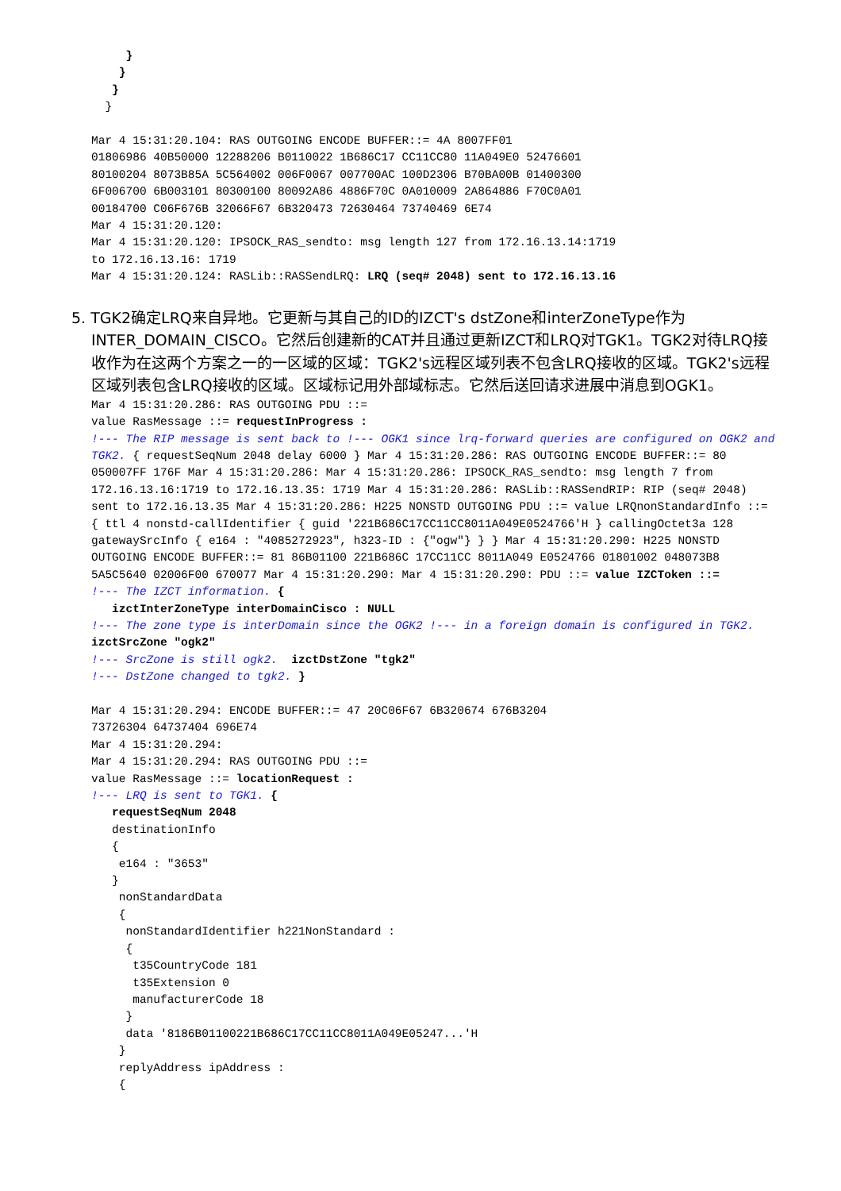}
    }
   }
  }

Mar 4 15:31:20.104: RAS OUTGOING ENCODE BUFFER::= 4A 8007FF01
01806986 40B50000 12288206 B0110022 1B686C17 CC11CC80 11A049E0 52476601
80100204 8073B85A 5C564002 006F0067 007700AC 100D2306 B70BA00B 01400300
6F006700 6B003101 80300100 80092A86 4886F70C 0A010009 2A864886 F70C0A01
00184700 C06F676B 32066F67 6B320473 72630464 73740469 6E74
Mar 4 15:31:20.120:
Mar 4 15:31:20.120: IPSOCK_RAS_sendto: msg length 127 from 172.16.13.14:1719
to 172.16.13.16: 1719
Mar 4 15:31:20.124: RASLib::RASSendLRQ: LRQ (seq# 2048) sent to 172.16.13.16
5. TGK2确定LRQ来自异地。它更新与其自己的ID的IZCT's dstZone和interZoneType作为INTER_DOMAIN_CISCO。它然后创建新的CAT并且通过更新IZCT和LRQ对TGK1。TGK2对待LRQ接收作为在这两个方案之一的一区域的区域：TGK2's远程区域列表不包含LRQ接收的区域。TGK2's远程区域列表包含LRQ接收的区域。区域标记用外部域标志。它然后送回请求进展中消息到OGK1。
Mar 4 15:31:20.286: RAS OUTGOING PDU ::=
value RasMessage ::= requestInProgress :
!--- The RIP message is sent back to !--- OGK1 since lrq-forward queries are configured on OGK2 and TGK2. { requestSeqNum 2048 delay 6000 } Mar 4 15:31:20.286: RAS OUTGOING ENCODE BUFFER::= 80 050007FF 176F Mar 4 15:31:20.286: Mar 4 15:31:20.286: IPSOCK_RAS_sendto: msg length 7 from 172.16.13.16:1719 to 172.16.13.35: 1719 Mar 4 15:31:20.286: RASLib::RASSendRIP: RIP (seq# 2048) sent to 172.16.13.35 Mar 4 15:31:20.286: H225 NONSTD OUTGOING PDU ::= value LRQnonStandardInfo ::= { ttl 4 nonstd-callIdentifier { guid '221B686C17CC11CC8011A049E0524766'H } callingOctet3a 128 gatewaySrcInfo { e164 : "4085272923", h323-ID : {"ogw"} } } Mar 4 15:31:20.290: H225 NONSTD OUTGOING ENCODE BUFFER::= 81 86B01100 221B686C 17CC11CC 8011A049 E0524766 01801002 048073B8 5A5C5640 02006F00 670077 Mar 4 15:31:20.290: Mar 4 15:31:20.290: PDU ::= value IZCToken ::=
!--- The IZCT information. {
   izctInterZoneType interDomainCisco : NULL
!--- The zone type is interDomain since the OGK2 !--- in a foreign domain is configured in TGK2. izctSrcZone "ogk2"
!--- SrcZone is still ogk2.  izctDstZone "tgk2"
!--- DstZone changed to tgk2. }

Mar 4 15:31:20.294: ENCODE BUFFER::= 47 20C06F67 6B320674 676B3204
73726304 64737404 696E74
Mar 4 15:31:20.294:
Mar 4 15:31:20.294: RAS OUTGOING PDU ::=
value RasMessage ::= locationRequest :
!--- LRQ is sent to TGK1. {
   requestSeqNum 2048
   destinationInfo
   {
    e164 : "3653"
   }
    nonStandardData
    {
     nonStandardIdentifier h221NonStandard :
     {
      t35CountryCode 181
      t35Extension 0
      manufacturerCode 18
     }
     data '8186B01100221B686C17CC11CC8011A049E05247...'H
    }
    replyAddress ipAddress :
    {